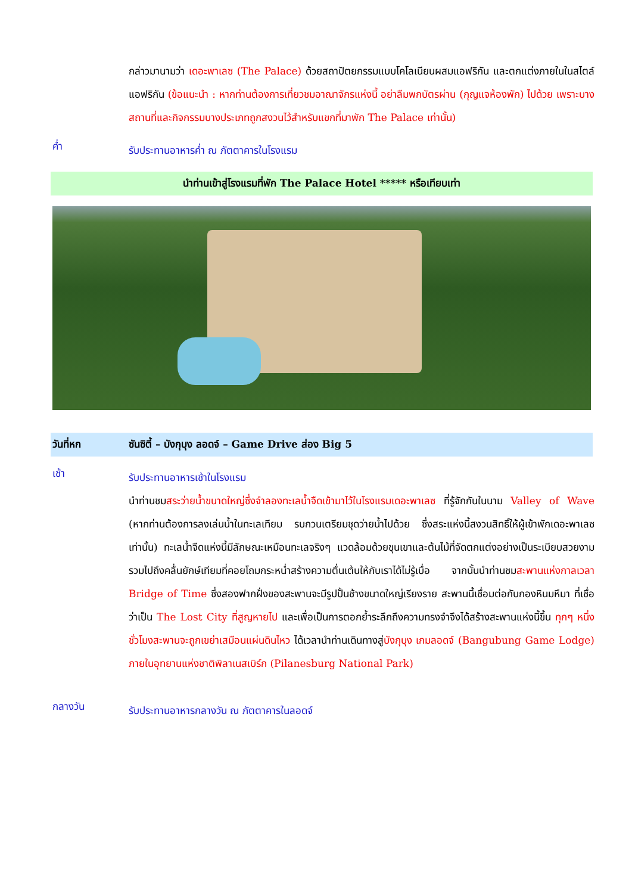กล่าวมานามว่า เดอะพาเลซ (The Palace) ด้วยสถาปัตยกรรมแบบโคโลเนียนผสมแอฟริกัน และตกแต่งภายในในสไตล์แอฟริกัน (ข้อแนะนำ : หากท่านต้องการเที่ยวชมอาณาจักรแห่งนี้ อย่าลืมพกบัตรผ่าน (กุญแจห้องพัก) ไปด้วย เพราะบางสถานที่และกิจกรรมบางประเภทถูกสงวนไว้สำหรับแขกที่มาพัก The Palace เท่านั้น)
ค่ำ
รับประทานอาหารค่ำ ณ ภัตตาคารในโรงแรม
นำท่านเข้าสู่โรงแรมที่พัก The Palace Hotel ***** หรือเทียบเท่า
วันที่หก ซันซิตี้ – บังกุบุง ลอดจ์ – Game Drive ส่อง Big 5
เช้า
รับประทานอาหารเช้าในโรงแรม
นำท่านชมสระว่ายน้ำขนาดใหญ่ซึ่งจำลองทะเลน้ำจืดเข้ามาไว้ในโรงแรมเดอะพาเลซ ที่รู้จักกันในนาม Valley of Wave (หากท่านต้องการลงเล่นน้ำในทะเลเทียม รบกวนเตรียมชุดว่ายน้ำไปด้วย ซึ่งสระแห่งนี้สงวนสิทธิ์ให้ผู้เข้าพักเดอะพาเลซเท่านั้น) ทะเลน้ำจืดแห่งนี้มีลักษณะเหมือนทะเลจริงๆ แวดล้อมด้วยขุนเขาและต้นไม้ที่จัดตกแต่งอย่างเป็นระเบียบสวยงาม รวมไปถึงคลื่นยักษ์เทียมที่คอยโถมกระหน่ำสร้างความตื่นเต้นให้กับเราได้ไม่รู้เบื่อ จากนั้นนำท่านชมสะพานแห่งกาลเวลา Bridge of Time ซึ่งสองฟากฝั่งของสะพานจะมีรูปปั้นช้างขนาดใหญ่เรียงราย สะพานนี้เชื่อมต่อกับกองหินมหึมา ที่เชื่อว่าเป็น The Lost City ที่สูญหายไป และเพื่อเป็นการตอกย้ำระลึกถึงความทรงจำจึงได้สร้างสะพานแห่งนี้ขึ้น ทุกๆ หนึ่งชั่วโมงสะพานจะถูกเขย่าเสมือนแผ่นดินไหว ได้เวลานำท่านเดินทางสู่บังกุบุง เกมลอดจ์ (Bangubung Game Lodge) ภายในอุทยานแห่งชาติพิลาเนสเบิร์ก (Pilanesburg National Park)
กลางวัน
รับประทานอาหารกลางวัน ณ ภัตตาคารในลอดจ์